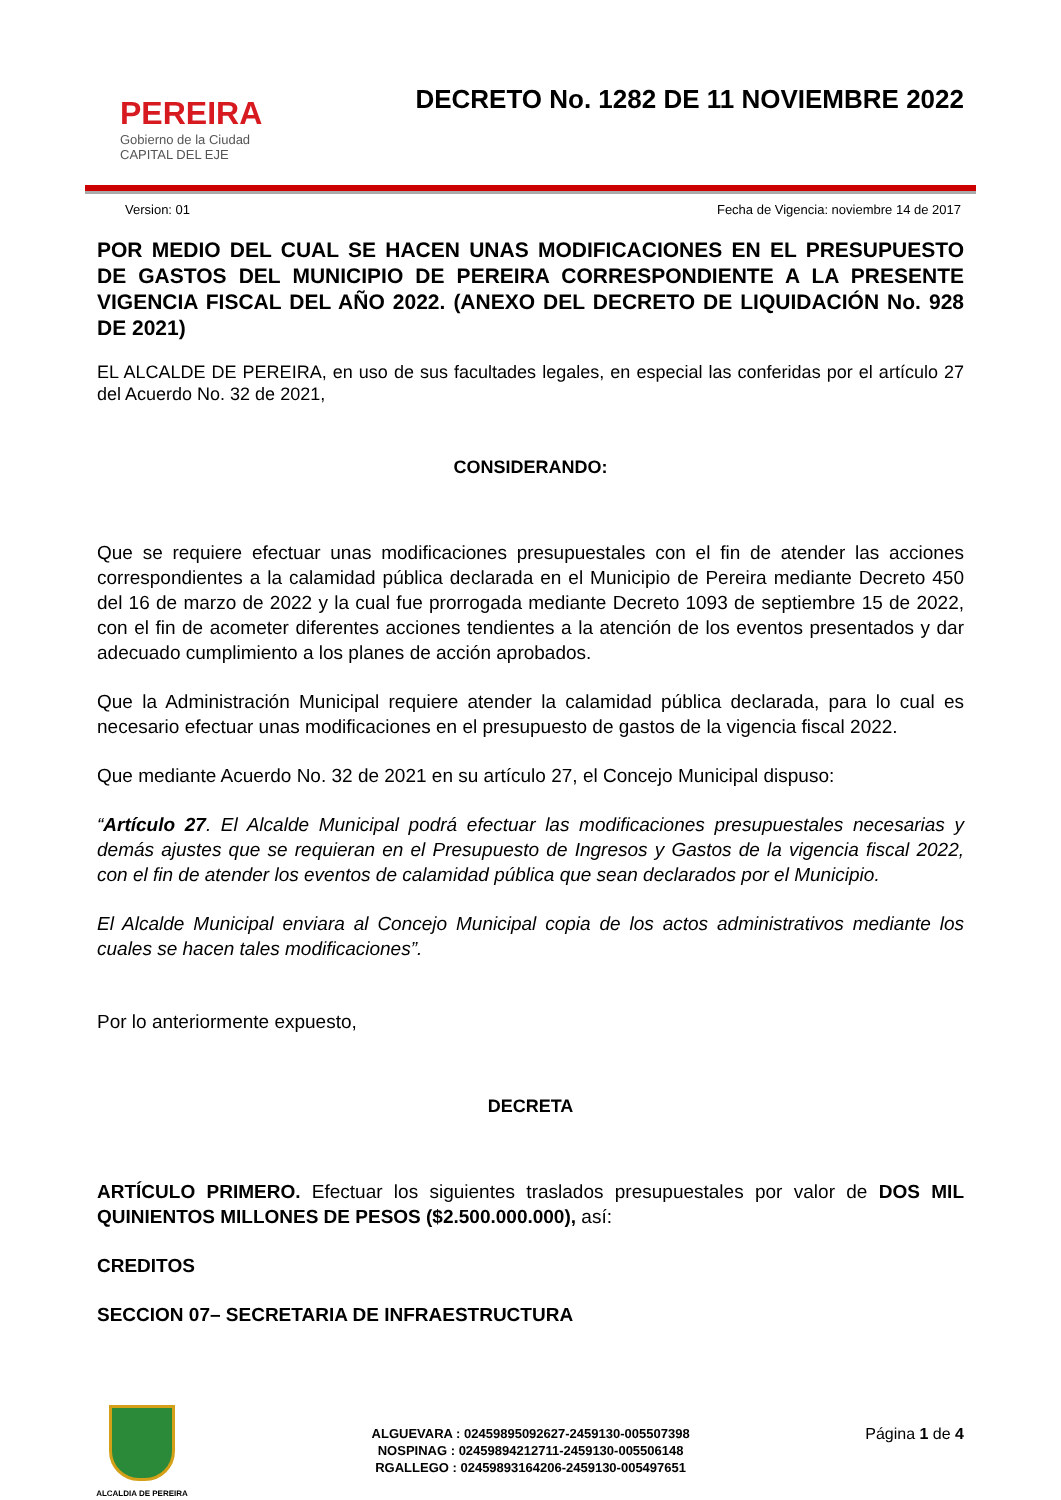PEREIRA
Gobierno de la Ciudad
CAPITAL DEL EJE
DECRETO No. 1282 DE 11 NOVIEMBRE 2022
Version: 01 Fecha de Vigencia: noviembre 14 de 2017
POR MEDIO DEL CUAL SE HACEN UNAS MODIFICACIONES EN EL PRESUPUESTO DE GASTOS DEL MUNICIPIO DE PEREIRA CORRESPONDIENTE A LA PRESENTE VIGENCIA FISCAL DEL AÑO 2022. (ANEXO DEL DECRETO DE LIQUIDACIÓN No. 928 DE 2021)
EL ALCALDE DE PEREIRA, en uso de sus facultades legales, en especial las conferidas por el artículo 27 del Acuerdo No. 32 de 2021,
CONSIDERANDO:
Que se requiere efectuar unas modificaciones presupuestales con el fin de atender las acciones correspondientes a la calamidad pública declarada en el Municipio de Pereira mediante Decreto 450 del 16 de marzo de 2022 y la cual fue prorrogada mediante Decreto 1093 de septiembre 15 de 2022, con el fin de acometer diferentes acciones tendientes a la atención de los eventos presentados y dar adecuado cumplimiento a los planes de acción aprobados.
Que la Administración Municipal requiere atender la calamidad pública declarada, para lo cual es necesario efectuar unas modificaciones en el presupuesto de gastos de la vigencia fiscal 2022.
Que mediante Acuerdo No. 32 de 2021 en su artículo 27, el Concejo Municipal dispuso:
“Artículo 27. El Alcalde Municipal podrá efectuar las modificaciones presupuestales necesarias y demás ajustes que se requieran en el Presupuesto de Ingresos y Gastos de la vigencia fiscal 2022, con el fin de atender los eventos de calamidad pública que sean declarados por el Municipio.
El Alcalde Municipal enviara al Concejo Municipal copia de los actos administrativos mediante los cuales se hacen tales modificaciones”.
Por lo anteriormente expuesto,
DECRETA
ARTÍCULO PRIMERO. Efectuar los siguientes traslados presupuestales por valor de DOS MIL QUINIENTOS MILLONES DE PESOS ($2.500.000.000), así:
CREDITOS
SECCION 07– SECRETARIA DE INFRAESTRUCTURA
ALCALDIA DE PEREIRA
ALGUEVARA : 02459895092627-2459130-005507398
NOSPINAG : 02459894212711-2459130-005506148
RGALLEGO : 02459893164206-2459130-005497651
Página 1 de 4